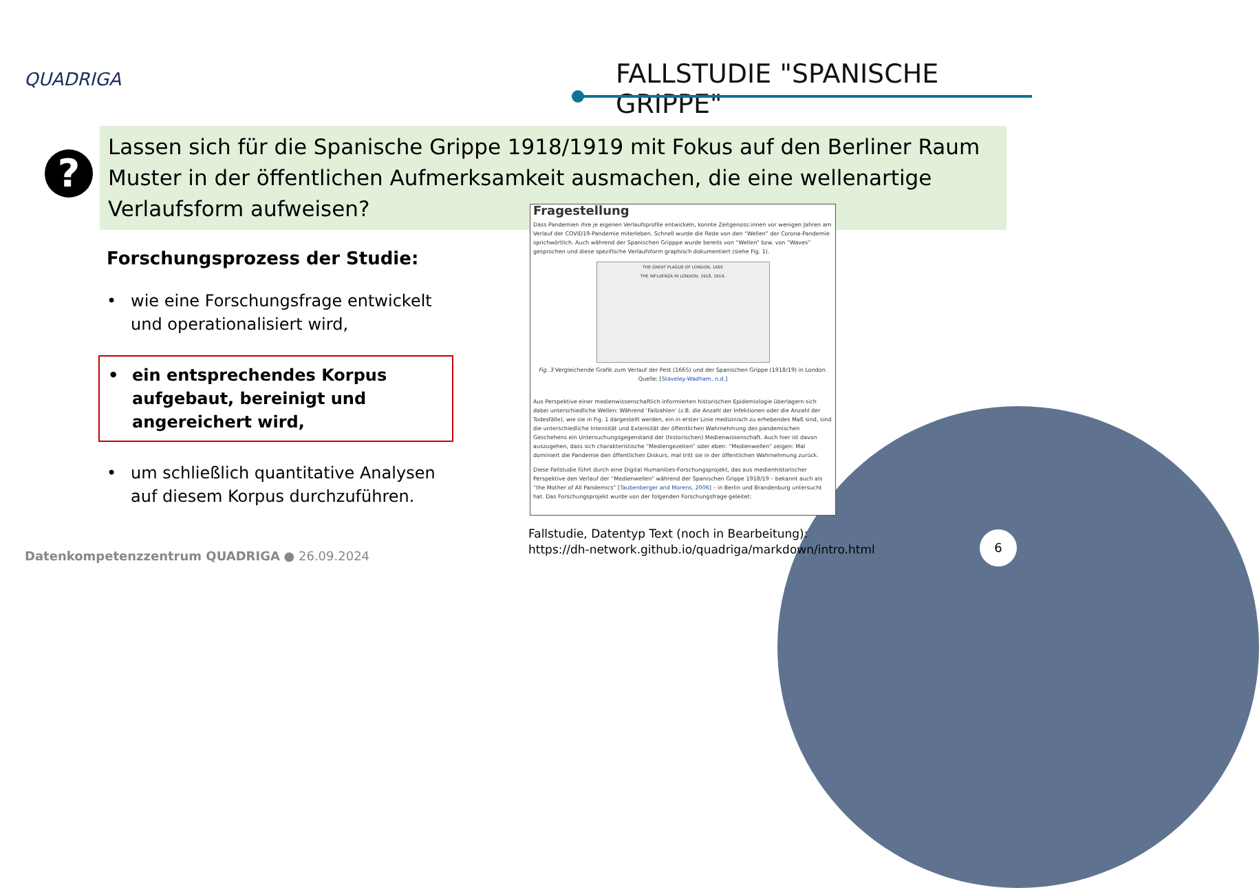QUADRIGA FALLSTUDIE "SPANISCHE GRIPPE"
?
Lassen sich für die Spanische Grippe 1918/1919 mit Fokus auf den Berliner Raum Muster in der öffentlichen Aufmerksamkeit ausmachen, die eine wellenartige Verlaufsform aufweisen?
Forschungsprozess der Studie:
• wie eine Forschungsfrage entwickelt und operationalisiert wird,
• ein entsprechendes Korpus aufgebaut, bereinigt und angereichert wird,
• um schließlich quantitative Analysen auf diesem Korpus durchzuführen.
Fragestellung
Dass Pandemien ihre je eigenen Verlaufsprofile entwickeln, konnte Zeitgenoss:innen vor wenigen Jahren am Verlauf der COVID19-Pandemie miterleben. Schnell wurde die Rede von den “Wellen” der Corona-Pandemie sprichwörtlich. Auch während der Spanischen Gripppe wurde bereits von “Wellen” bzw. von “Waves” gesprochen und diese spezifische Verlaufsform graphisch dokumentiert (siehe Fig. 1).
THE GREAT PLAGUE OF LONDON, 1665
THE INFLUENZA IN LONDON, 1918, 1919.
Fig. 3 Vergleichende Grafik zum Verlauf der Pest (1665) und der Spanischen Grippe (1918/19) in London.
Quelle: [Staveley-Wadham, n.d.]
Aus Perspektive einer medienwissenschaftlich informierten historischen Epidemiologie überlagern sich dabei unterschiedliche Wellen: Während ‘Fallzahlen’ (z.B. die Anzahl der Infektionen oder die Anzahl der Todesfälle), wie sie in Fig. 1 dargestellt werden, ein in erster Linie medizinisch zu erhebendes Maß sind, sind die unterschiedliche Intensität und Extensität der öffentlichen Wahrnehmung des pandemischen Geschehens ein Untersuchungsgegenstand der (historischen) Medienwissenschaft. Auch hier ist davon auszugehen, dass sich charakteristische “Mediengezeiten” oder eben: “Medienwellen” zeigen: Mal dominiert die Pandemie den öffentlichen Diskurs, mal tritt sie in der öffentlichen Wahrnehmung zurück.
Diese Fallstudie führt durch eine Digital Humanities-Forschungsprojekt, das aus medienhistorischer Perspektive den Verlauf der “Medienwellen” während der Spanischen Grippe 1918/19 – bekannt auch als “the Mother of All Pandemics” [Taubenberger and Morens, 2006] – in Berlin und Brandenburg untersucht hat. Das Forschungsprojekt wurde von der folgenden Forschungsfrage geleitet:
Fallstudie, Datentyp Text (noch in Bearbeitung):
https://dh-network.github.io/quadriga/markdown/intro.html
Datenkompetenzzentrum QUADRIGA ● 26.09.2024
6